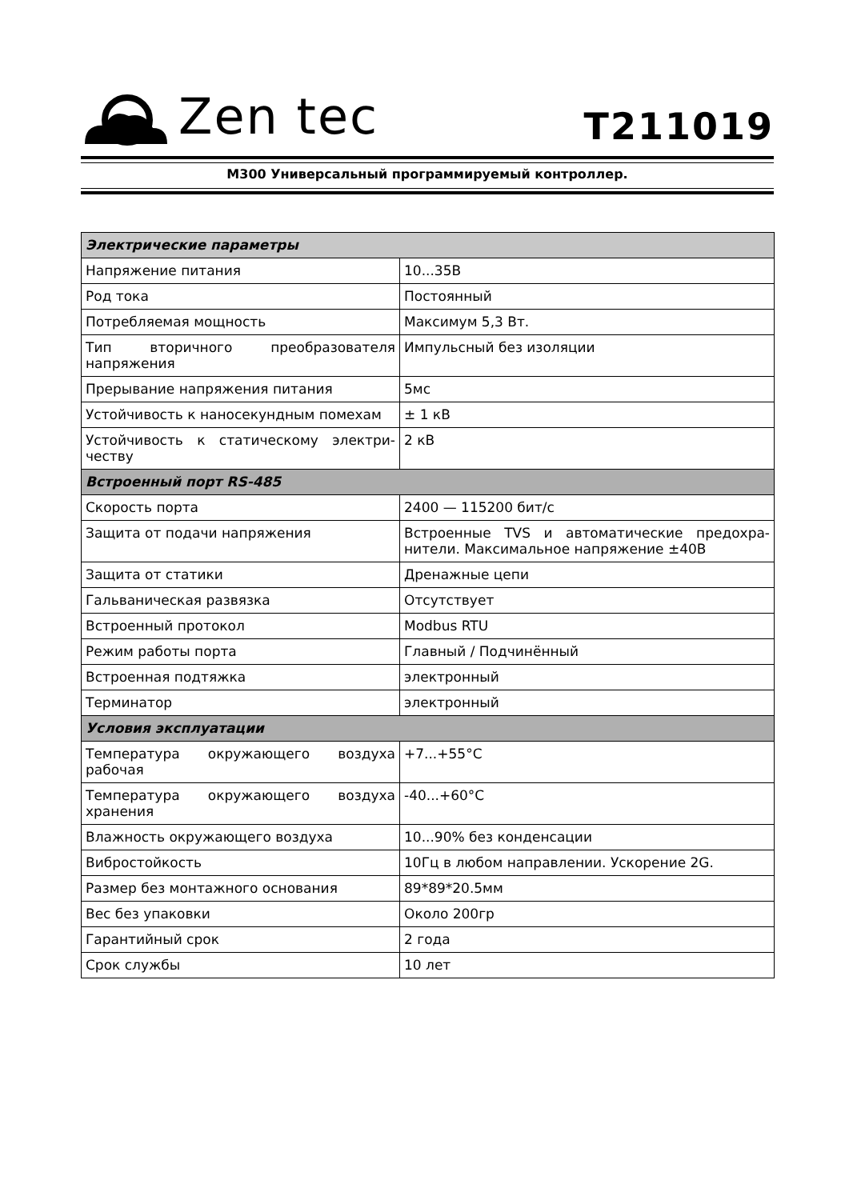Zen tec
T211019
M300 Универсальный программируемый контроллер.
| Электрические параметры | |
| --- | --- |
| Напряжение питания | 10...35В |
| Род тока | Постоянный |
| Потребляемая мощность | Максимум 5,3 Вт. |
| Тип вторичного преобразователя напряжения | Импульсный без изоляции |
| Прерывание напряжения питания | 5мс |
| Устойчивость к наносекундным помехам | ± 1 кВ |
| Устойчивость к статическому электри-честву | 2 кВ |
| Встроенный порт RS-485 | |
| Скорость порта | 2400 — 115200 бит/с |
| Защита от подачи напряжения | Встроенные TVS и автоматические предохра-нители. Максимальное напряжение ±40В |
| Защита от статики | Дренажные цепи |
| Гальваническая развязка | Отсутствует |
| Встроенный протокол | Modbus RTU |
| Режим работы порта | Главный / Подчинённый |
| Встроенная подтяжка | электронный |
| Терминатор | электронный |
| Условия эксплуатации | |
| Температура окружающего воздуха рабочая | +7...+55°C |
| Температура окружающего воздуха хранения | -40...+60°C |
| Влажность окружающего воздуха | 10...90% без конденсации |
| Вибростойкость | 10Гц в любом направлении. Ускорение 2G. |
| Размер без монтажного основания | 89*89*20.5мм |
| Вес без упаковки | Около 200гр |
| Гарантийный срок | 2 года |
| Срок службы | 10 лет |